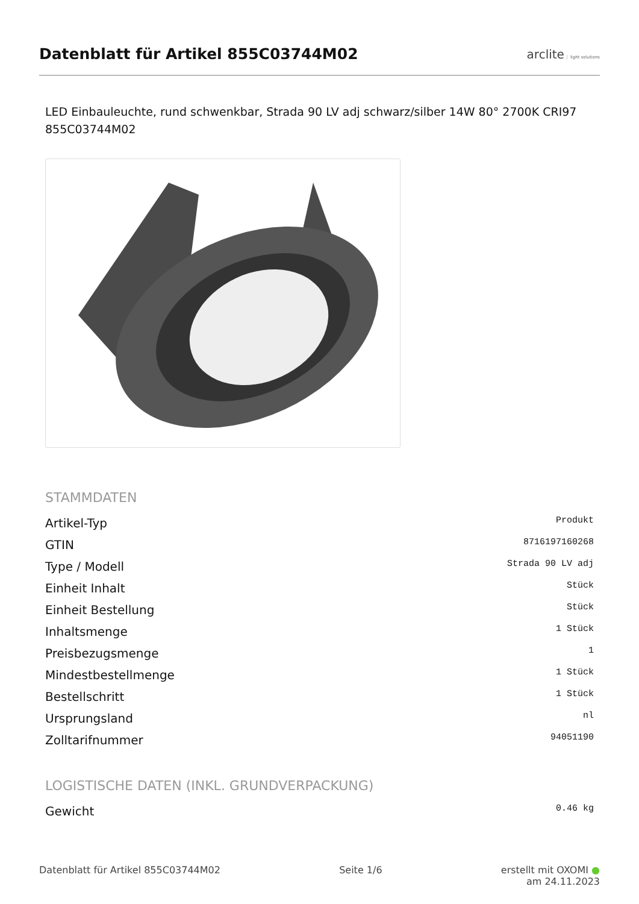Datenblatt für Artikel 855C03744M02
arclite light solutions
LED Einbauleuchte, rund schwenkbar, Strada 90 LV adj schwarz/silber 14W 80° 2700K CRI97 855C03744M02
STAMMDATEN
| Artikel-Typ | Produkt |
| GTIN | 8716197160268 |
| Type / Modell | Strada 90 LV adj |
| Einheit Inhalt | Stück |
| Einheit Bestellung | Stück |
| Inhaltsmenge | 1 Stück |
| Preisbezugsmenge | 1 |
| Mindestbestellmenge | 1 Stück |
| Bestellschritt | 1 Stück |
| Ursprungsland | nl |
| Zolltarifnummer | 94051190 |
LOGISTISCHE DATEN (INKL. GRUNDVERPACKUNG)
| Gewicht | 0.46 kg |
Datenblatt für Artikel 855C03744M02 Seite 1/6 erstellt mit OXOMI ●
am 24.11.2023